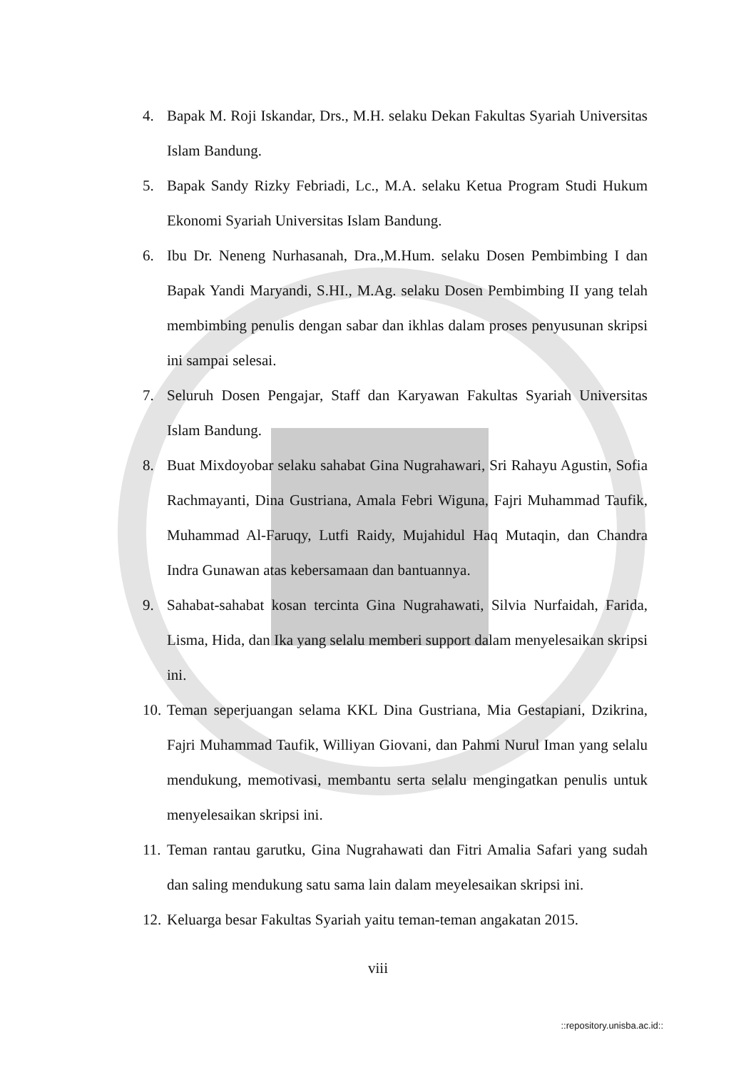4. Bapak M. Roji Iskandar, Drs., M.H. selaku Dekan Fakultas Syariah Universitas Islam Bandung.
5. Bapak Sandy Rizky Febriadi, Lc., M.A. selaku Ketua Program Studi Hukum Ekonomi Syariah Universitas Islam Bandung.
6. Ibu Dr. Neneng Nurhasanah, Dra.,M.Hum. selaku Dosen Pembimbing I dan Bapak Yandi Maryandi, S.HI., M.Ag. selaku Dosen Pembimbing II yang telah membimbing penulis dengan sabar dan ikhlas dalam proses penyusunan skripsi ini sampai selesai.
7. Seluruh Dosen Pengajar, Staff dan Karyawan Fakultas Syariah Universitas Islam Bandung.
8. Buat Mixdoyobar selaku sahabat Gina Nugrahawari, Sri Rahayu Agustin, Sofia Rachmayanti, Dina Gustriana, Amala Febri Wiguna, Fajri Muhammad Taufik, Muhammad Al-Faruqy, Lutfi Raidy, Mujahidul Haq Mutaqin, dan Chandra Indra Gunawan atas kebersamaan dan bantuannya.
9. Sahabat-sahabat kosan tercinta Gina Nugrahawati, Silvia Nurfaidah, Farida, Lisma, Hida, dan Ika yang selalu memberi support dalam menyelesaikan skripsi ini.
10. Teman seperjuangan selama KKL Dina Gustriana, Mia Gestapiani, Dzikrina, Fajri Muhammad Taufik, Williyan Giovani, dan Pahmi Nurul Iman yang selalu mendukung, memotivasi, membantu serta selalu mengingatkan penulis untuk menyelesaikan skripsi ini.
11. Teman rantau garutku, Gina Nugrahawati dan Fitri Amalia Safari yang sudah dan saling mendukung satu sama lain dalam meyelesaikan skripsi ini.
12. Keluarga besar Fakultas Syariah yaitu teman-teman angakatan 2015.
viii
::repository.unisba.ac.id::